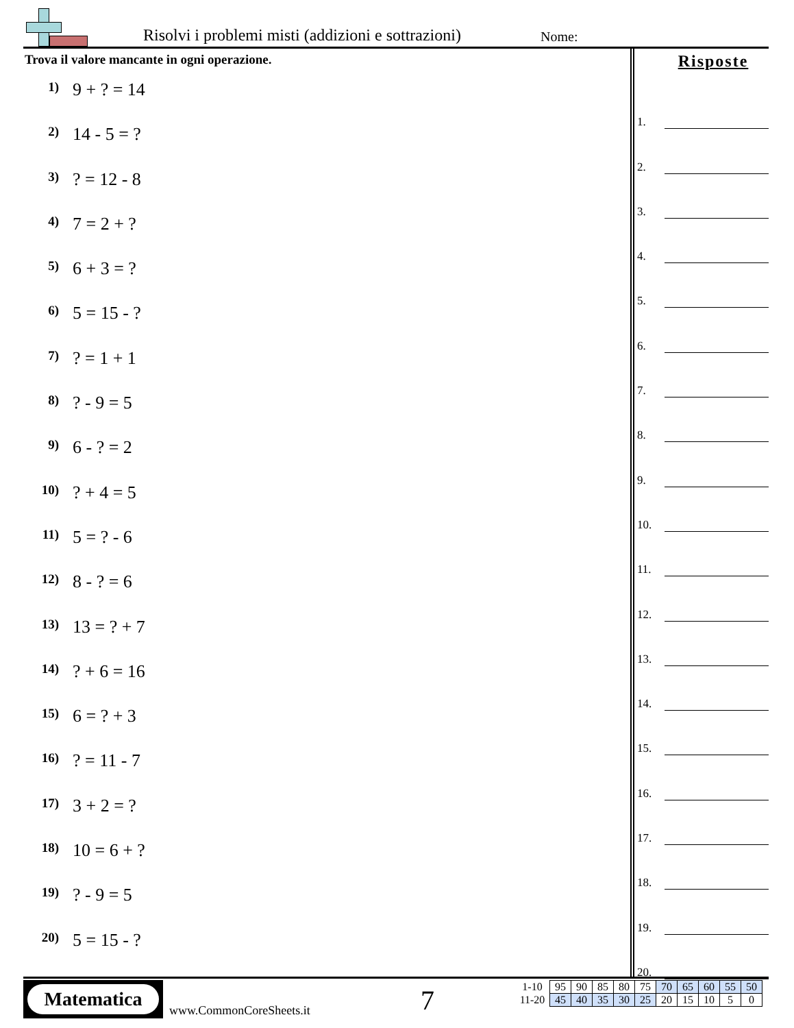Risolvi i problemi misti (addizioni e sottrazioni)
Nome:
Trova il valore mancante in ogni operazione.
1) 9 + ? = 14
2) 14 - 5 = ?
3)? = 12 - 8
4) 7 = 2 + ?
5) 6 + 3 = ?
6) 5 = 15 - ?
7)? = 1 + 1
8)? - 9 = 5
9) 6 - ? = 2
10)? + 4 = 5
11) 5 = ? - 6
12) 8 - ? = 6
13) 13 = ? + 7
14)? + 6 = 16
15) 6 = ? + 3
16)? = 11 - 7
17) 3 + 2 = ?
18) 10 = 6 + ?
19)? - 9 = 5
20) 5 = 15 - ?
Risposte
1.
2.
3.
4.
5.
6.
7.
8.
9.
10.
11.
12.
13.
14.
15.
16.
17.
18.
19.
20.
Matematica
www.CommonCoreSheets.it 7
| 1-10 | 95 | 90 | 85 | 80 | 75 | 70 | 65 | 60 | 55 | 50 |
| 11-20 | 45 | 40 | 35 | 30 | 25 | 20 | 15 | 10 | 5 | 0 |